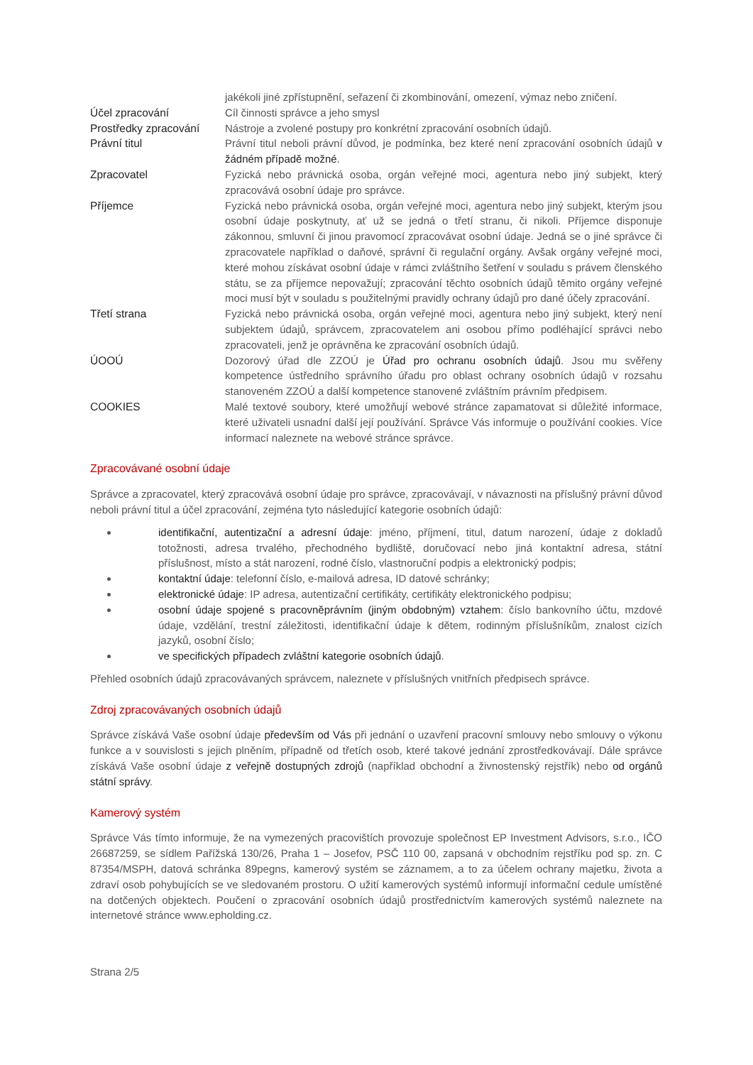| | jakékoli jiné zpřístupnění, seřazení či zkombinování, omezení, výmaz nebo zničení. |
| Účel zpracování | Cíl činnosti správce a jeho smysl |
| Prostředky zpracování | Nástroje a zvolené postupy pro konkrétní zpracování osobních údajů. |
| Právní titul | Právní titul neboli právní důvod, je podmínka, bez které není zpracování osobních údajů v žádném případě možné . |
| Zpracovatel | Fyzická nebo právnická osoba, orgán veřejné moci, agentura nebo jiný subjekt, který zpracovává osobní údaje pro správce. |
| Příjemce | Fyzická nebo právnická osoba, orgán veřejné moci, agentura nebo jiný subjekt, kterým jsou osobní údaje poskytnuty, ať už se jedná o třetí stranu, či nikoli. Příjemce disponuje zákonnou, smluvní či jinou pravomocí zpracovávat osobní údaje. Jedná se o jiné správce či zpracovatele například o daňové, správní či regulační orgány. Avšak orgány veřejné moci, které mohou získávat osobní údaje v rámci zvláštního šetření v souladu s právem členského státu, se za příjemce nepovažují; zpracování těchto osobních údajů těmito orgány veřejné moci musí být v souladu s použitelnými pravidly ochrany údajů pro dané účely zpracování. |
| Třetí strana | Fyzická nebo právnická osoba, orgán veřejné moci, agentura nebo jiný subjekt, který není subjektem údajů, správcem, zpracovatelem ani osobou přímo podléhající správci nebo zpracovateli, jenž je oprávněna ke zpracování osobních údajů. |
| ÚOOÚ | Dozorový úřad dle ZZOÚ je Úřad pro ochranu osobních údajů . Jsou mu svěřeny kompetence ústředního správního úřadu pro oblast ochrany osobních údajů v rozsahu stanoveném ZZOÚ a další kompetence stanovené zvláštním právním předpisem. |
| COOKIES | Malé textové soubory, které umožňují webové stránce zapamatovat si důležité informace, které uživateli usnadní další její používání. Správce Vás informuje o používání cookies. Více informací naleznete na webové stránce správce. |
Zpracovávané osobní údaje
Správce a zpracovatel, který zpracovává osobní údaje pro správce, zpracovávají, v návaznosti na příslušný právní důvod neboli právní titul a účel zpracování, zejména tyto následující kategorie osobních údajů:
identifikační, autentizační a adresní údaje: jméno, příjmení, titul, datum narození, údaje z dokladů totožnosti, adresa trvalého, přechodného bydliště, doručovací nebo jiná kontaktní adresa, státní příslušnost, místo a stát narození, rodné číslo, vlastnoruční podpis a elektronický podpis;
kontaktní údaje: telefonní číslo, e-mailová adresa, ID datové schránky;
elektronické údaje: IP adresa, autentizační certifikáty, certifikáty elektronického podpisu;
osobní údaje spojené s pracovněprávním (jiným obdobným) vztahem: číslo bankovního účtu, mzdové údaje, vzdělání, trestní záležitosti, identifikační údaje k dětem, rodinným příslušníkům, znalost cizích jazyků, osobní číslo;
ve specifických případech zvláštní kategorie osobních údajů.
Přehled osobních údajů zpracovávaných správcem, naleznete v příslušných vnitřních předpisech správce.
Zdroj zpracovávaných osobních údajů
Správce získává Vaše osobní údaje především od Vás při jednání o uzavření pracovní smlouvy nebo smlouvy o výkonu funkce a v souvislosti s jejich plněním, případně od třetích osob, které takové jednání zprostředkovávají. Dále správce získává Vaše osobní údaje z veřejně dostupných zdrojů (například obchodní a živnostenský rejstřík) nebo od orgánů státní správy.
Kamerový systém
Správce Vás tímto informuje, že na vymezených pracovištích provozuje společnost EP Investment Advisors, s.r.o., IČO 26687259, se sídlem Pařížská 130/26, Praha 1 – Josefov, PSČ 110 00, zapsaná v obchodním rejstříku pod sp. zn. C 87354/MSPH, datová schránka 89pegns, kamerový systém se záznamem, a to za účelem ochrany majetku, života a zdraví osob pohybujících se ve sledovaném prostoru. O užití kamerových systémů informují informační cedule umístěné na dotčených objektech. Poučení o zpracování osobních údajů prostřednictvím kamerových systémů naleznete na internetové stránce www.epholding.cz.
Strana 2/5